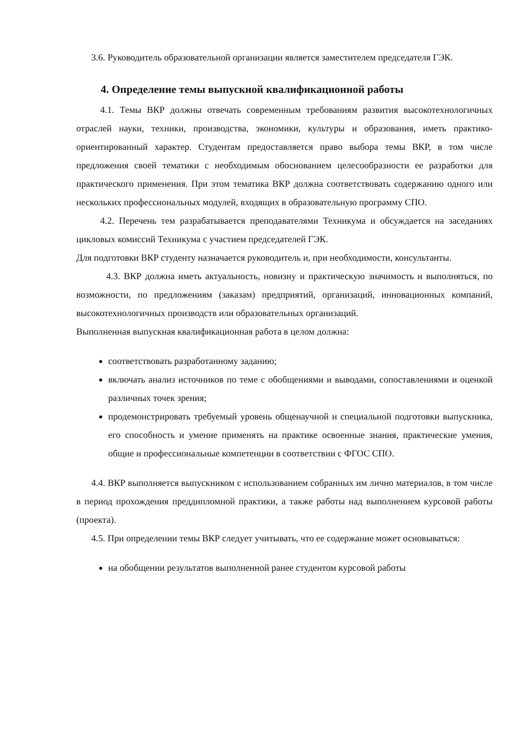3.6. Руководитель образовательной организации является заместителем председателя ГЭК.
4. Определение темы выпускной квалификационной работы
4.1. Темы ВКР должны отвечать современным требованиям развития высокотехнологичных отраслей науки, техники, производства, экономики, культуры и образования, иметь практико-ориентированный характер. Студентам предоставляется право выбора темы ВКР, в том числе предложения своей тематики с необходимым обоснованием целесообразности ее разработки для практического применения. При этом тематика ВКР должна соответствовать содержанию одного или нескольких профессиональных модулей, входящих в образовательную программу СПО.
4.2. Перечень тем разрабатывается преподавателями Техникума и обсуждается на заседаниях цикловых комиссий Техникума с участием председателей ГЭК.
Для подготовки ВКР студенту назначается руководитель и, при необходимости, консультанты.
4.3. ВКР должна иметь актуальность, новизну и практическую значимость и выполняться, по возможности, по предложениям (заказам) предприятий, организаций, инновационных компаний, высокотехнологичных производств или образовательных организаций.
Выполненная выпускная квалификационная работа в целом должна:
соответствовать разработанному заданию;
включать анализ источников по теме с обобщениями и выводами, сопоставлениями и оценкой различных точек зрения;
продемонстрировать требуемый уровень общенаучной и специальной подготовки выпускника, его способность и умение применять на практике освоенные знания, практические умения, общие и профессиональные компетенции в соответствии с ФГОС СПО.
4.4. ВКР выполняется выпускником с использованием собранных им лично материалов, в том числе в период прохождения преддипломной практики, а также работы над выполнением курсовой работы (проекта).
4.5. При определении темы ВКР следует учитывать, что ее содержание может основываться:
на обобщении результатов выполненной ранее студентом курсовой работы